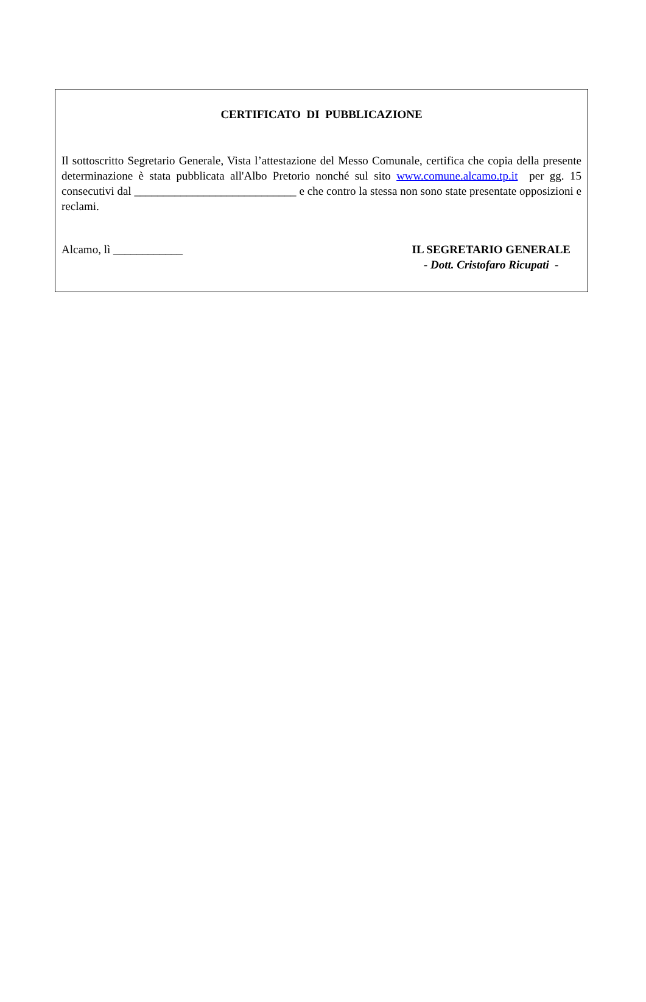CERTIFICATO DI PUBBLICAZIONE
Il sottoscritto Segretario Generale, Vista l’attestazione del Messo Comunale, certifica che copia della presente determinazione è stata pubblicata all'Albo Pretorio nonché sul sito www.comune.alcamo.tp.it per gg. 15 consecutivi dal ____________________________ e che contro la stessa non sono state presentate opposizioni e reclami.
Alcamo, lì ____________ IL SEGRETARIO GENERALE
- Dott. Cristofaro Ricupati -